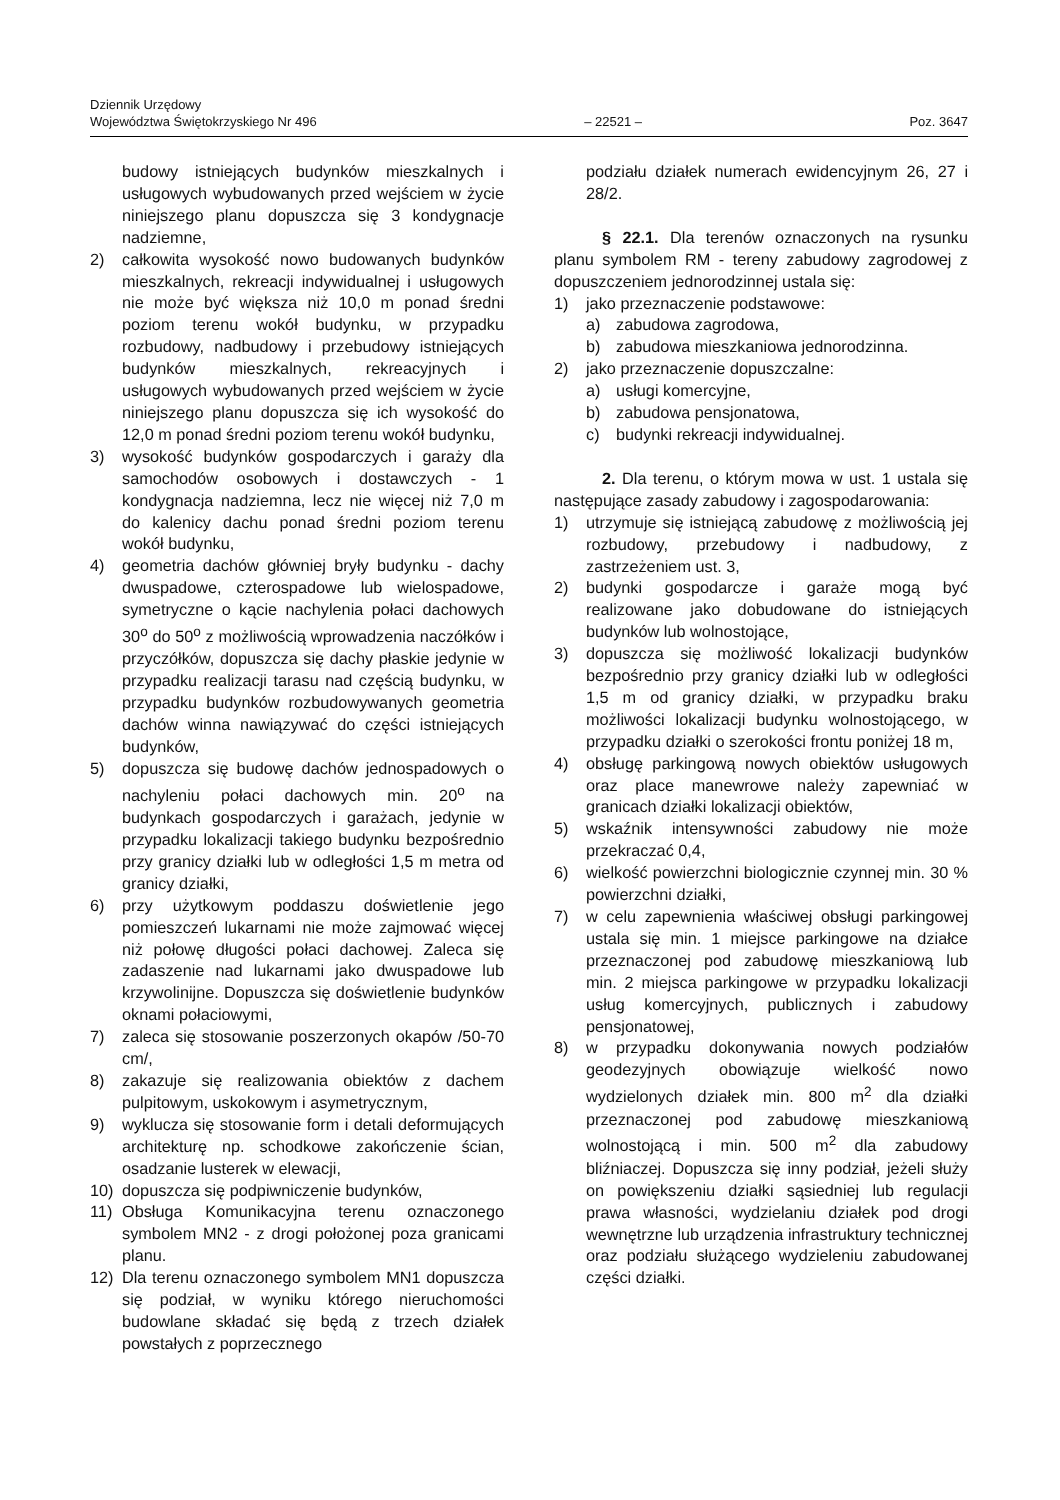Dziennik Urzędowy
Województwa Świętokrzyskiego Nr 496
– 22521 –
Poz. 3647
budowy istniejących budynków mieszkalnych i usługowych wybudowanych przed wejściem w życie niniejszego planu dopuszcza się 3 kondygnacje nadziemne,
2) całkowita wysokość nowo budowanych budynków mieszkalnych, rekreacji indywidualnej i usługowych nie może być większa niż 10,0 m ponad średni poziom terenu wokół budynku, w przypadku rozbudowy, nadbudowy i przebudowy istniejących budynków mieszkalnych, rekreacyjnych i usługowych wybudowanych przed wejściem w życie niniejszego planu dopuszcza się ich wysokość do 12,0 m ponad średni poziom terenu wokół budynku,
3) wysokość budynków gospodarczych i garaży dla samochodów osobowych i dostawczych - 1 kondygnacja nadziemna, lecz nie więcej niż 7,0 m do kalenicy dachu ponad średni poziom terenu wokół budynku,
4) geometria dachów główniej bryły budynku - dachy dwuspadowe, czterospadowe lub wielospadowe, symetryczne o kącie nachylenia połaci dachowych 30<sup>o</sup> do 50<sup>o</sup> z możliwością wprowadzenia naczółków i przyczółków, dopuszcza się dachy płaskie jedynie w przypadku realizacji tarasu nad częścią budynku, w przypadku budynków rozbudowywanych geometria dachów winna nawiązywać do części istniejących budynków,
5) dopuszcza się budowę dachów jednospadowych o nachyleniu połaci dachowych min. 20<sup>o</sup> na budynkach gospodarczych i garażach, jedynie w przypadku lokalizacji takiego budynku bezpośrednio przy granicy działki lub w odległości 1,5 m metra od granicy działki,
6) przy użytkowym poddaszu doświetlenie jego pomieszczeń lukarnami nie może zajmować więcej niż połowę długości połaci dachowej. Zaleca się zadaszenie nad lukarnami jako dwuspadowe lub krzywolinijne. Dopuszcza się doświetlenie budynków oknami połaciowymi,
7) zaleca się stosowanie poszerzonych okapów /50-70 cm/,
8) zakazuje się realizowania obiektów z dachem pulpitowym, uskokowym i asymetrycznym,
9) wyklucza się stosowanie form i detali deformujących architekturę np. schodkowe zakończenie ścian, osadzanie lusterek w elewacji,
10) dopuszcza się podpiwniczenie budynków,
11) Obsługa Komunikacyjna terenu oznaczonego symbolem MN2 - z drogi położonej poza granicami planu.
12) Dla terenu oznaczonego symbolem MN1 dopuszcza się podział, w wyniku którego nieruchomości budowlane składać się będą z trzech działek powstałych z poprzecznego
podziału działek numerach ewidencyjnym 26, 27 i 28/2.
§ 22.1. Dla terenów oznaczonych na rysunku planu symbolem RM - tereny zabudowy zagrodowej z dopuszczeniem jednorodzinnej ustala się:
1) jako przeznaczenie podstawowe:
a) zabudowa zagrodowa,
b) zabudowa mieszkaniowa jednorodzinna.
2) jako przeznaczenie dopuszczalne:
a) usługi komercyjne,
b) zabudowa pensjonatowa,
c) budynki rekreacji indywidualnej.
2. Dla terenu, o którym mowa w ust. 1 ustala się następujące zasady zabudowy i zagospodarowania:
1) utrzymuje się istniejącą zabudowę z możliwością jej rozbudowy, przebudowy i nadbudowy, z zastrzeżeniem ust. 3,
2) budynki gospodarcze i garaże mogą być realizowane jako dobudowane do istniejących budynków lub wolnostojące,
3) dopuszcza się możliwość lokalizacji budynków bezpośrednio przy granicy działki lub w odległości 1,5 m od granicy działki, w przypadku braku możliwości lokalizacji budynku wolnostojącego, w przypadku działki o szerokości frontu poniżej 18 m,
4) obsługę parkingową nowych obiektów usługowych oraz place manewrowe należy zapewniać w granicach działki lokalizacji obiektów,
5) wskaźnik intensywności zabudowy nie może przekraczać 0,4,
6) wielkość powierzchni biologicznie czynnej min. 30 % powierzchni działki,
7) w celu zapewnienia właściwej obsługi parkingowej ustala się min. 1 miejsce parkingowe na działce przeznaczonej pod zabudowę mieszkaniową lub min. 2 miejsca parkingowe w przypadku lokalizacji usług komercyjnych, publicznych i zabudowy pensjonatowej,
8) w przypadku dokonywania nowych podziałów geodezyjnych obowiązuje wielkość nowo wydzielonych działek min. 800 m<sup>2</sup> dla działki przeznaczonej pod zabudowę mieszkaniową wolnostojącą i min. 500 m<sup>2</sup> dla zabudowy bliźniaczej. Dopuszcza się inny podział, jeżeli służy on powiększeniu działki sąsiedniej lub regulacji prawa własności, wydzielaniu działek pod drogi wewnętrzne lub urządzenia infrastruktury technicznej oraz podziału służącego wydzieleniu zabudowanej części działki.